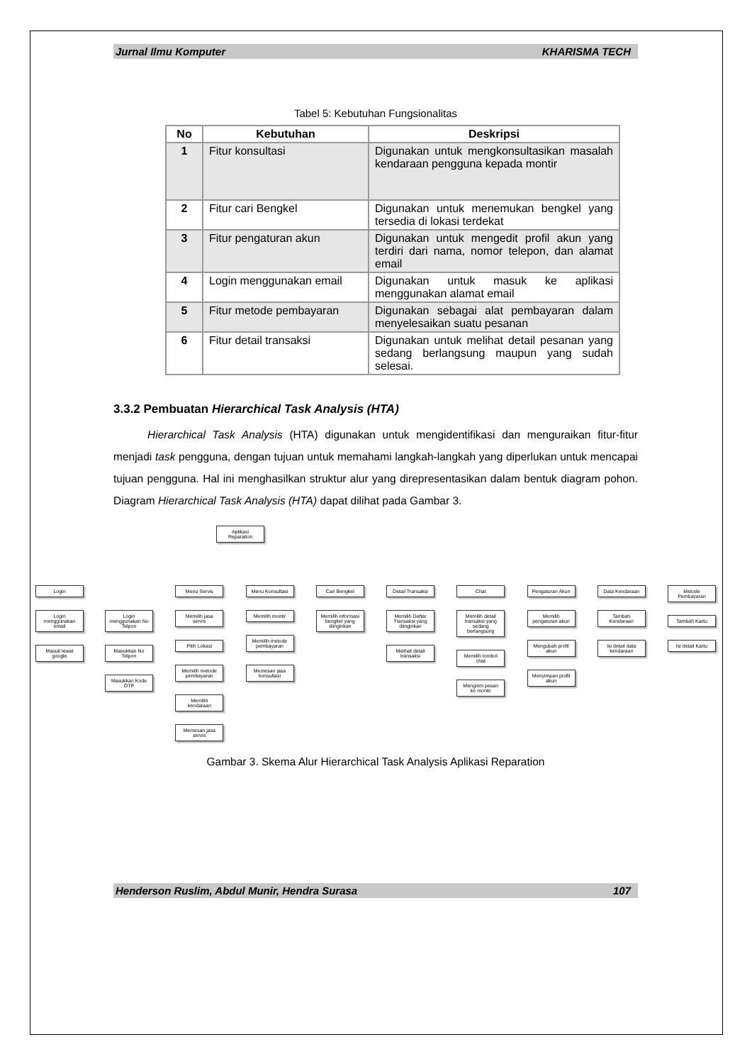Jurnal Ilmu Komputer KHARISMA TECH
Tabel 5: Kebutuhan Fungsionalitas
| No | Kebutuhan | Deskripsi |
| --- | --- | --- |
| 1 | Fitur konsultasi | Digunakan untuk mengkonsultasikan masalah kendaraan pengguna kepada montir |
| 2 | Fitur cari Bengkel | Digunakan untuk menemukan bengkel yang tersedia di lokasi terdekat |
| 3 | Fitur pengaturan akun | Digunakan untuk mengedit profil akun yang terdiri dari nama, nomor telepon, dan alamat email |
| 4 | Login menggunakan email | Digunakan untuk masuk ke aplikasi menggunakan alamat email |
| 5 | Fitur metode pembayaran | Digunakan sebagai alat pembayaran dalam menyelesaikan suatu pesanan |
| 6 | Fitur detail transaksi | Digunakan untuk melihat detail pesanan yang sedang berlangsung maupun yang sudah selesai. |
3.3.2 Pembuatan Hierarchical Task Analysis (HTA)
Hierarchical Task Analysis (HTA) digunakan untuk mengidentifikasi dan menguraikan fitur-fitur menjadi task pengguna, dengan tujuan untuk memahami langkah-langkah yang diperlukan untuk mencapai tujuan pengguna. Hal ini menghasilkan struktur alur yang direpresentasikan dalam bentuk diagram pohon. Diagram Hierarchical Task Analysis (HTA) dapat dilihat pada Gambar 3.
Aplikasi Reparation
Login
Login menggunakan email
Masuk lewat google
Login menggunakan No Telpon
Masukkan No Telpon
Masukkan Kode OTP
Menu Servis
Memilih jasa servis
Pilih Lokasi
Memilih metode pembayaran
Memilih kendaraan
Memesan jasa servis
Menu Konsultasi
Memilih montir
Memilih metode pembayaran
Memesan jasa konsultasi
Cari Bengkel
Memilih informasi bengkel yang diinginkan
Detail Transaksi
Memilih Daftar Transaksi yang diinginkan
Melihat detail transaksi
Chat
Memilih detail transaksi yang sedang berlangsung
Memilih tombol chat
Mengirim pesan ke montir
Pengaturan Akun
Memilih pengaturan akun
Mengubah profil akun
Menyimpan profil akun
Data Kendaraan
Tambah Kendaraan
Isi detail data kendaraan
Metode Pembayaran
Tambah Kartu
Isi detail Kartu
Gambar 3. Skema Alur Hierarchical Task Analysis Aplikasi Reparation
Henderson Ruslim, Abdul Munir, Hendra Surasa 107